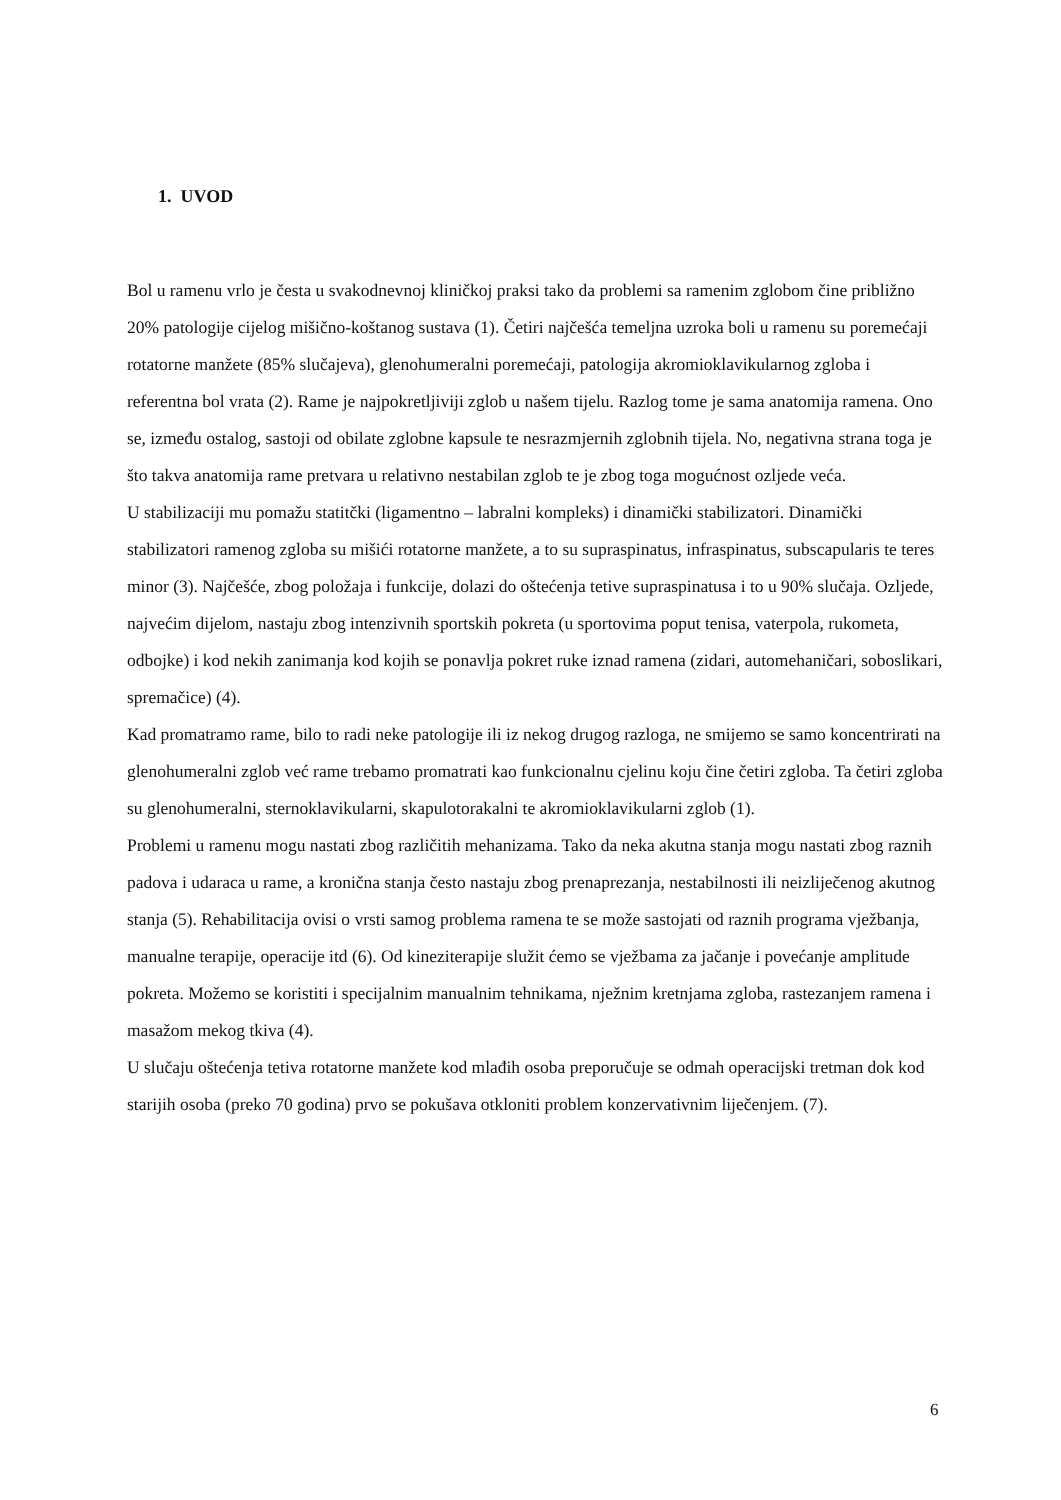1. UVOD
Bol u ramenu vrlo je česta u svakodnevnoj kliničkoj praksi tako da problemi sa ramenim zglobom čine približno 20% patologije cijelog mišično-koštanog sustava (1). Četiri najčešća temeljna uzroka boli u ramenu su poremećaji rotatorne manžete (85% slučajeva), glenohumeralni poremećaji, patologija akromioklavikularnog zgloba i referentna bol vrata (2). Rame je najpokretljiviji zglob u našem tijelu. Razlog tome je sama anatomija ramena. Ono se, između ostalog, sastoji od obilate zglobne kapsule te nesrazmjernih zglobnih tijela. No, negativna strana toga je što takva anatomija rame pretvara u relativno nestabilan zglob te je zbog toga mogućnost ozljede veća.
U stabilizaciji mu pomažu statitčki (ligamentno – labralni kompleks) i dinamički stabilizatori. Dinamički stabilizatori ramenog zgloba su mišići rotatorne manžete, a to su supraspinatus, infraspinatus, subscapularis te teres minor (3). Najčešće, zbog položaja i funkcije, dolazi do oštećenja tetive supraspinatusa i to u 90% slučaja. Ozljede, najvećim dijelom, nastaju zbog intenzivnih sportskih pokreta (u sportovima poput tenisa, vaterpola, rukometa, odbojke) i kod nekih zanimanja kod kojih se ponavlja pokret ruke iznad ramena (zidari, automehaničari, soboslikari, spremačice) (4).
Kad promatramo rame, bilo to radi neke patologije ili iz nekog drugog razloga, ne smijemo se samo koncentrirati na glenohumeralni zglob već rame trebamo promatrati kao funkcionalnu cjelinu koju čine četiri zgloba. Ta četiri zgloba su glenohumeralni, sternoklavikularni, skapulotorakalni te akromioklavikularni zglob (1).
Problemi u ramenu mogu nastati zbog različitih mehanizama. Tako da neka akutna stanja mogu nastati zbog raznih padova i udaraca u rame, a kronična stanja često nastaju zbog prenaprezanja, nestabilnosti ili neizliječenog akutnog stanja (5). Rehabilitacija ovisi o vrsti samog problema ramena te se može sastojati od raznih programa vježbanja, manualne terapije, operacije itd (6). Od kineziterapije služit ćemo se vježbama za jačanje i povećanje amplitude pokreta. Možemo se koristiti i specijalnim manualnim tehnikama, nježnim kretnjama zgloba, rastezanjem ramena i masažom mekog tkiva (4).
U slučaju oštećenja tetiva rotatorne manžete kod mlađih osoba preporučuje se odmah operacijski tretman dok kod starijih osoba (preko 70 godina) prvo se pokušava otkloniti problem konzervativnim liječenjem. (7).
6